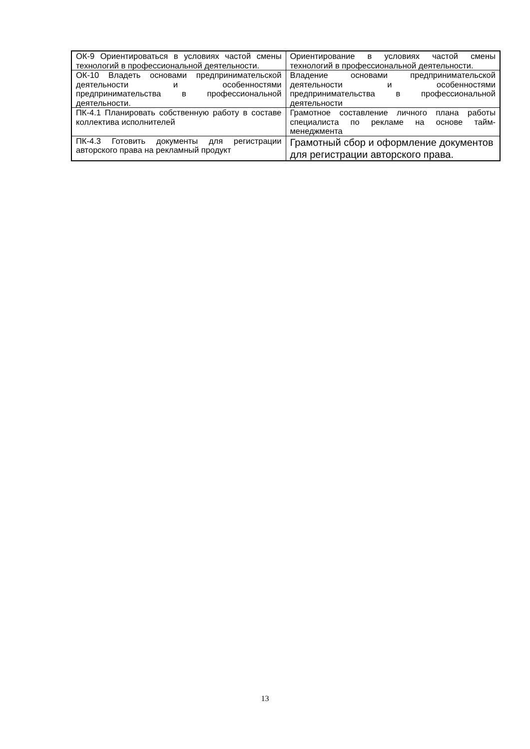| ОК-9 Ориентироваться в условиях частой смены технологий в профессиональной деятельности. | Ориентирование в условиях частой смены технологий в профессиональной деятельности. |
| ОК-10 Владеть основами предпринимательской деятельности и особенностями предпринимательства в профессиональной деятельности. | Владение основами предпринимательской деятельности и особенностями предпринимательства в профессиональной деятельности |
| ПК-4.1 Планировать собственную работу в составе коллектива исполнителей | Грамотное составление личного плана работы специалиста по рекламе на основе тайм-менеджмента |
| ПК-4.3 Готовить документы для регистрации авторского права на рекламный продукт | Грамотный сбор и оформление документов для регистрации авторского права. |
13